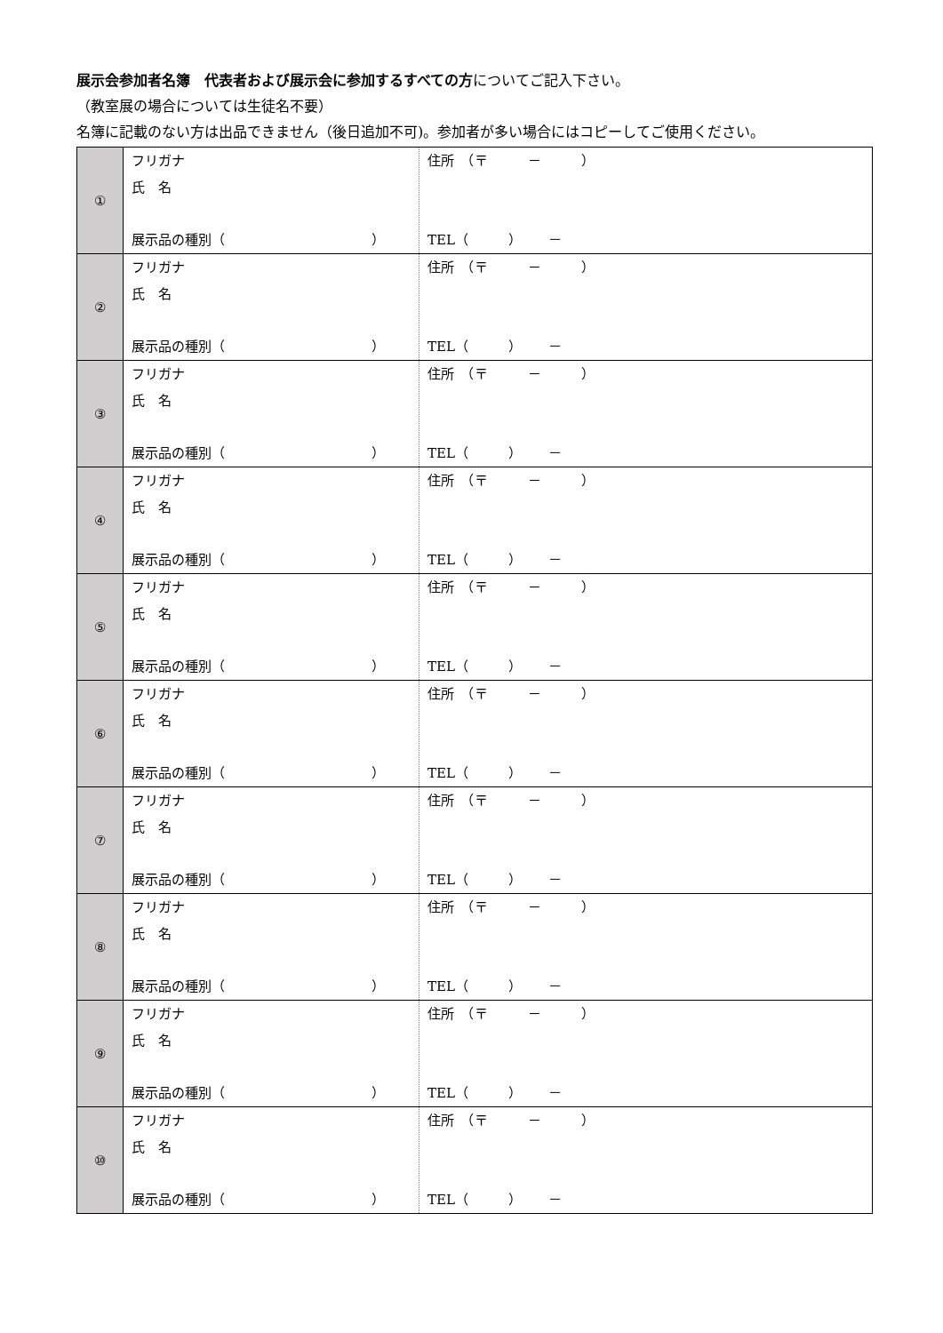展示会参加者名簿　代表者および展示会に参加するすべての方についてご記入下さい。
（教室展の場合については生徒名不要）
名簿に記載のない方は出品できません（後日追加不可)。参加者が多い場合にはコピーしてご使用ください。
| ① | フリガナ 氏 名 展示品の種別（ ） | 住所 （〒 － ） TEL（ ） － |
| ② | フリガナ 氏 名 展示品の種別（ ） | 住所 （〒 － ） TEL（ ） － |
| ③ | フリガナ 氏 名 展示品の種別（ ） | 住所 （〒 － ） TEL（ ） － |
| ④ | フリガナ 氏 名 展示品の種別（ ） | 住所 （〒 － ） TEL（ ） － |
| ⑤ | フリガナ 氏 名 展示品の種別（ ） | 住所 （〒 － ） TEL（ ） － |
| ⑥ | フリガナ 氏 名 展示品の種別（ ） | 住所 （〒 － ） TEL（ ） － |
| ⑦ | フリガナ 氏 名 展示品の種別（ ） | 住所 （〒 － ） TEL（ ） － |
| ⑧ | フリガナ 氏 名 展示品の種別（ ） | 住所 （〒 － ） TEL（ ） － |
| ⑨ | フリガナ 氏 名 展示品の種別（ ） | 住所 （〒 － ） TEL（ ） － |
| ⑩ | フリガナ 氏 名 展示品の種別（ ） | 住所 （〒 － ） TEL（ ） － |